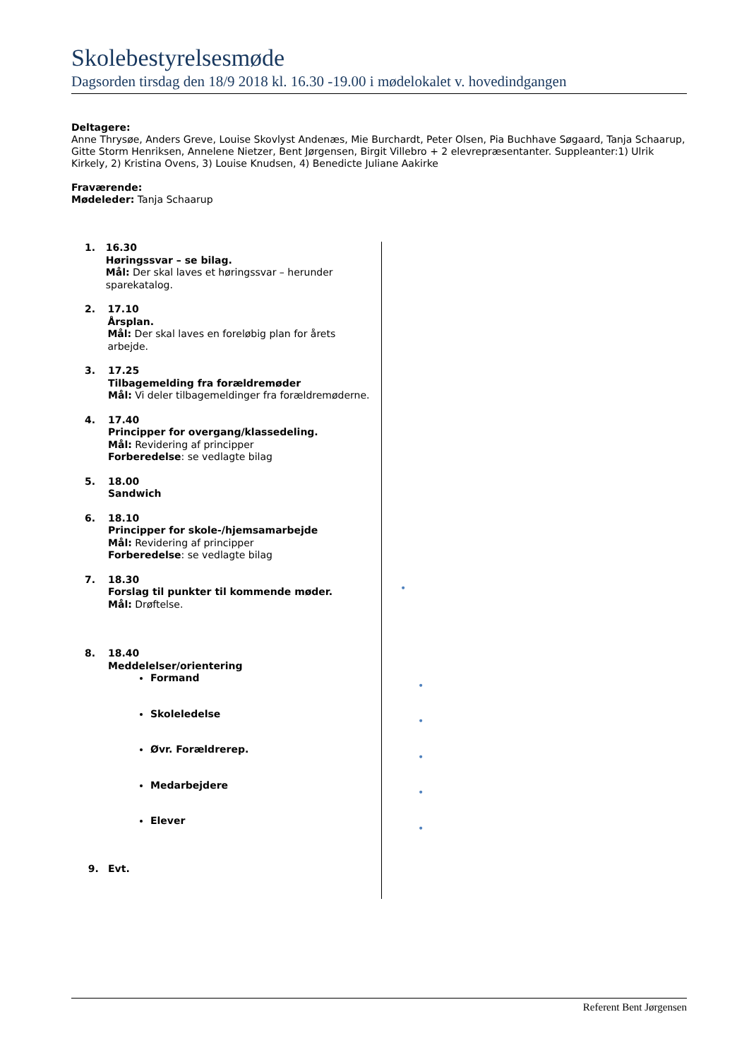Skolebestyrelsesmøde
Dagsorden tirsdag den 18/9 2018 kl. 16.30 -19.00 i mødelokalet v. hovedindgangen
Deltagere:
Anne Thrysøe, Anders Greve, Louise Skovlyst Andenæs, Mie Burchardt, Peter Olsen, Pia Buchhave Søgaard, Tanja Schaarup, Gitte Storm Henriksen, Annelene Nietzer, Bent Jørgensen, Birgit Villebro + 2 elevrepræsentanter. Suppleanter:1) Ulrik Kirkely, 2) Kristina Ovens, 3) Louise Knudsen, 4) Benedicte Juliane Aakirke
Fraværende:
Mødeleder: Tanja Schaarup
| 1. 16.30 Høringssvar – se bilag. Mål: Der skal laves et høringssvar – herunder sparekatalog. 2. 17.10 Årsplan. Mål: Der skal laves en foreløbig plan for årets arbejde. 3. 17.25 Tilbagemelding fra forældremøder Mål: Vi deler tilbagemeldinger fra forældremøderne. 4. 17.40 Principper for overgang/klassedeling. Mål: Revidering af principper Forberedelse : se vedlagte bilag 5. 18.00 Sandwich 6. 18.10 Principper for skole-/hjemsamarbejde Mål: Revidering af principper Forberedelse : se vedlagte bilag 7. 18.30 Forslag til punkter til kommende møder. Mål: Drøftelse. 8. 18.40 Meddelelser/orientering Formand Skoleledelse Øvr. Forældrerep. Medarbejdere Elever 9. Evt. | |
•
•
•
•
•
•
Referent Bent Jørgensen